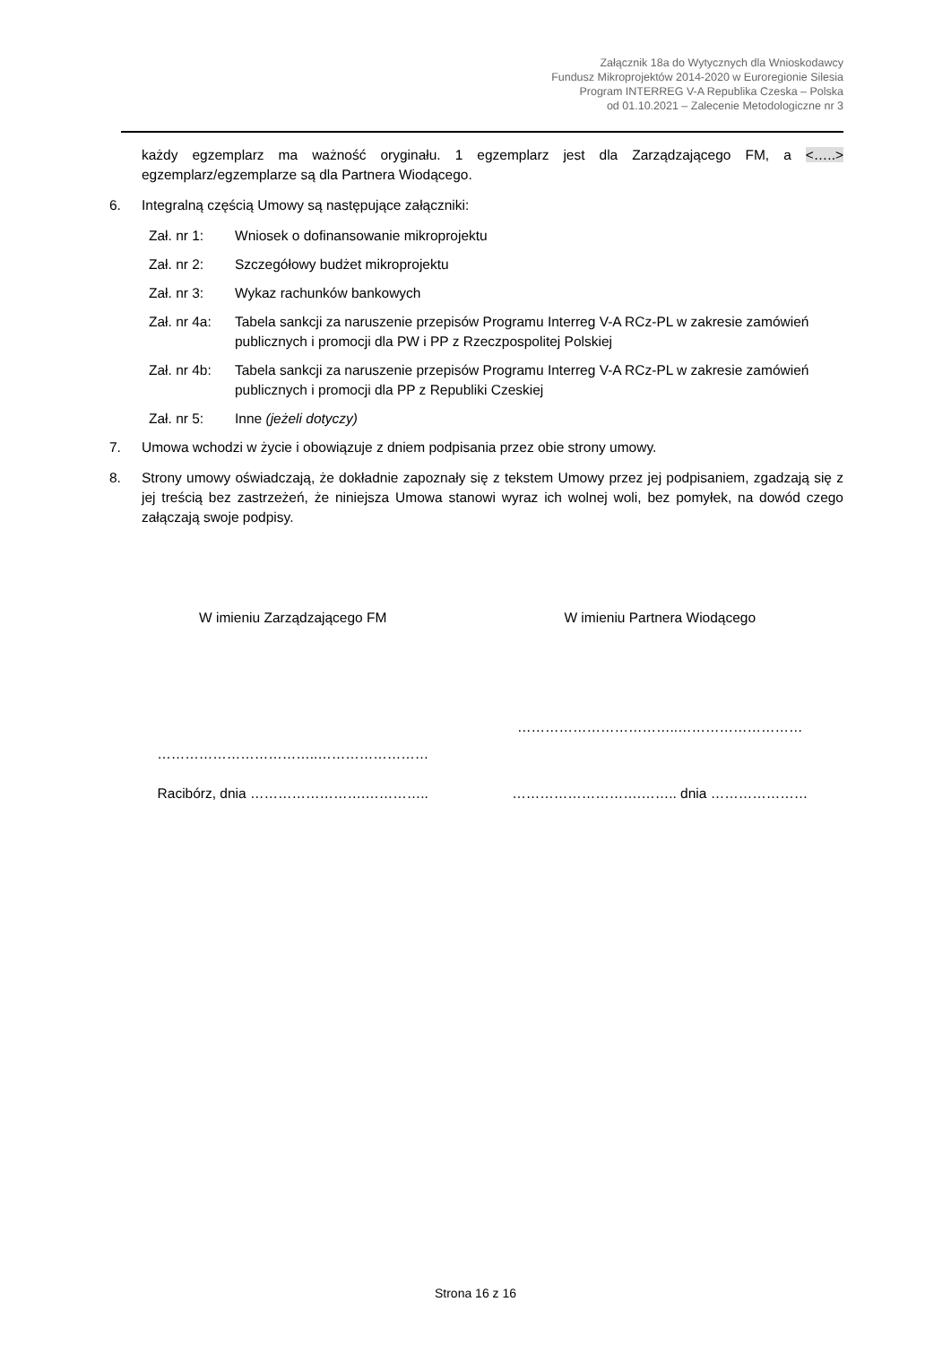Załącznik 18a do Wytycznych dla Wnioskodawcy
Fundusz Mikroprojektów 2014-2020 w Euroregionie Silesia
Program INTERREG V-A Republika Czeska – Polska
od 01.10.2021 – Zalecenie Metodologiczne nr 3
każdy egzemplarz ma ważność oryginału. 1 egzemplarz jest dla Zarządzającego FM, a <…..> egzemplarz/egzemplarze są dla Partnera Wiodącego.
6. Integralną częścią Umowy są następujące załączniki:
Zał. nr 1: Wniosek o dofinansowanie mikroprojektu
Zał. nr 2: Szczegółowy budżet mikroprojektu
Zał. nr 3: Wykaz rachunków bankowych
Zał. nr 4a: Tabela sankcji za naruszenie przepisów Programu Interreg V-A RCz-PL w zakresie zamówień publicznych i promocji dla PW i PP z Rzeczpospolitej Polskiej
Zał. nr 4b: Tabela sankcji za naruszenie przepisów Programu Interreg V-A RCz-PL w zakresie zamówień publicznych i promocji dla PP z Republiki Czeskiej
Zał. nr 5: Inne (jeżeli dotyczy)
7. Umowa wchodzi w życie i obowiązuje z dniem podpisania przez obie strony umowy.
8. Strony umowy oświadczają, że dokładnie zapoznały się z tekstem Umowy przez jej podpisaniem, zgadzają się z jej treścią bez zastrzeżeń, że niniejsza Umowa stanowi wyraz ich wolnej woli, bez pomyłek, na dowód czego załączają swoje podpisy.
W imieniu Zarządzającego FM W imieniu Partnera Wiodącego
……………………………..……………………
……………………………..………………………
Racibórz, dnia …………………….………….. ……………………….…….. dnia …………………
Strona 16 z 16